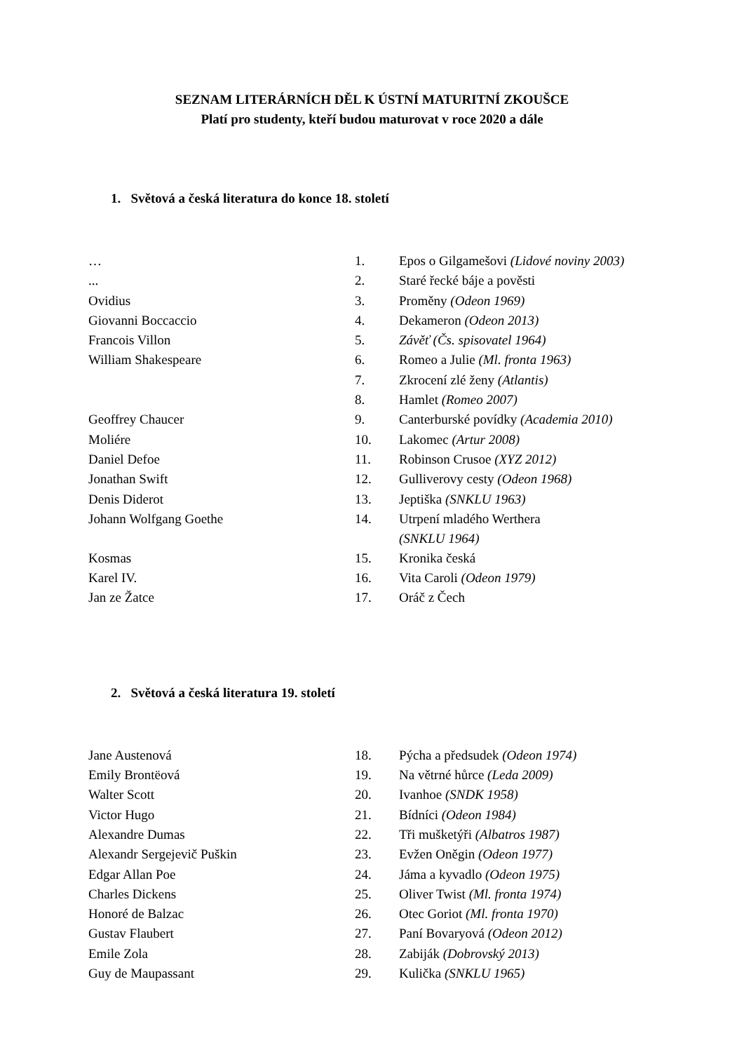SEZNAM LITERÁRNÍCH DĚL K ÚSTNÍ MATURITNÍ ZKOUŠCE
Platí pro studenty, kteří budou maturovat v roce 2020 a dále
1. Světová a česká literatura do konce 18. století
| … | 1. | Epos o Gilgamešovi (Lidové noviny 2003) |
| ... | 2. | Staré řecké báje a pověsti |
| Ovidius | 3. | Proměny (Odeon 1969) |
| Giovanni Boccaccio | 4. | Dekameron (Odeon 2013) |
| Francois Villon | 5. | Závěť (Čs. spisovatel 1964) |
| William Shakespeare | 6. | Romeo a Julie (Ml. fronta 1963) |
| | 7. | Zkrocení zlé ženy (Atlantis) |
| | 8. | Hamlet (Romeo 2007) |
| Geoffrey Chaucer | 9. | Canterburské povídky (Academia 2010) |
| Moliére | 10. | Lakomec (Artur 2008) |
| Daniel Defoe | 11. | Robinson Crusoe (XYZ 2012) |
| Jonathan Swift | 12. | Gulliverovy cesty (Odeon 1968) |
| Denis Diderot | 13. | Jeptiška (SNKLU 1963) |
| Johann Wolfgang Goethe | 14. | Utrpení mladého Werthera (SNKLU 1964) |
| Kosmas | 15. | Kronika česká |
| Karel IV. | 16. | Vita Caroli (Odeon 1979) |
| Jan ze Žatce | 17. | Oráč z Čech |
2. Světová a česká literatura 19. století
| Jane Austenová | 18. | Pýcha a předsudek (Odeon 1974) |
| Emily Brontëová | 19. | Na větrné hůrce (Leda 2009) |
| Walter Scott | 20. | Ivanhoe (SNDK 1958) |
| Victor Hugo | 21. | Bídníci (Odeon 1984) |
| Alexandre Dumas | 22. | Tři mušketýři (Albatros 1987) |
| Alexandr Sergejevič Puškin | 23. | Evžen Oněgin (Odeon 1977) |
| Edgar Allan Poe | 24. | Jáma a kyvadlo (Odeon 1975) |
| Charles Dickens | 25. | Oliver Twist (Ml. fronta 1974) |
| Honoré de Balzac | 26. | Otec Goriot (Ml. fronta 1970) |
| Gustav Flaubert | 27. | Paní Bovaryová (Odeon 2012) |
| Emile Zola | 28. | Zabiják (Dobrovský 2013) |
| Guy de Maupassant | 29. | Kulička (SNKLU 1965) |